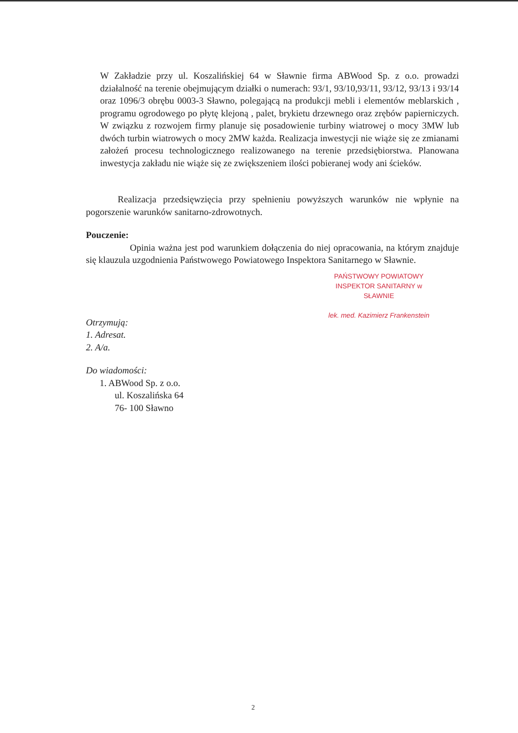W Zakładzie przy ul. Koszalińskiej 64 w Sławnie firma ABWood Sp. z o.o. prowadzi działalność na terenie obejmującym działki o numerach: 93/1, 93/10,93/11, 93/12, 93/13 i 93/14 oraz 1096/3 obrębu 0003-3 Sławno, polegającą na produkcji mebli i elementów meblarskich , programu ogrodowego po płytę klejoną , palet, brykietu drzewnego oraz zrębów papierniczych. W związku z rozwojem firmy planuje się posadowienie turbiny wiatrowej o mocy 3MW lub dwóch turbin wiatrowych o mocy 2MW każda. Realizacja inwestycji nie wiąże się ze zmianami założeń procesu technologicznego realizowanego na terenie przedsiębiorstwa. Planowana inwestycja zakładu nie wiąże się ze zwiększeniem ilości pobieranej wody ani ścieków.
Realizacja przedsięwzięcia przy spełnieniu powyższych warunków nie wpłynie na pogorszenie warunków sanitarno-zdrowotnych.
Pouczenie:
Opinia ważna jest pod warunkiem dołączenia do niej opracowania, na którym znajduje się klauzula uzgodnienia Państwowego Powiatowego Inspektora Sanitarnego w Sławnie.
PAŃSTWOWY POWIATOWY
INSPEKTOR SANITARNY w SŁAWNIE
lek. med. Kazimierz Frankenstein
Otrzymują:
1. Adresat.
2. A/a.
Do wiadomości:
1. ABWood Sp. z o.o.
ul. Koszalińska 64
76- 100 Sławno
2